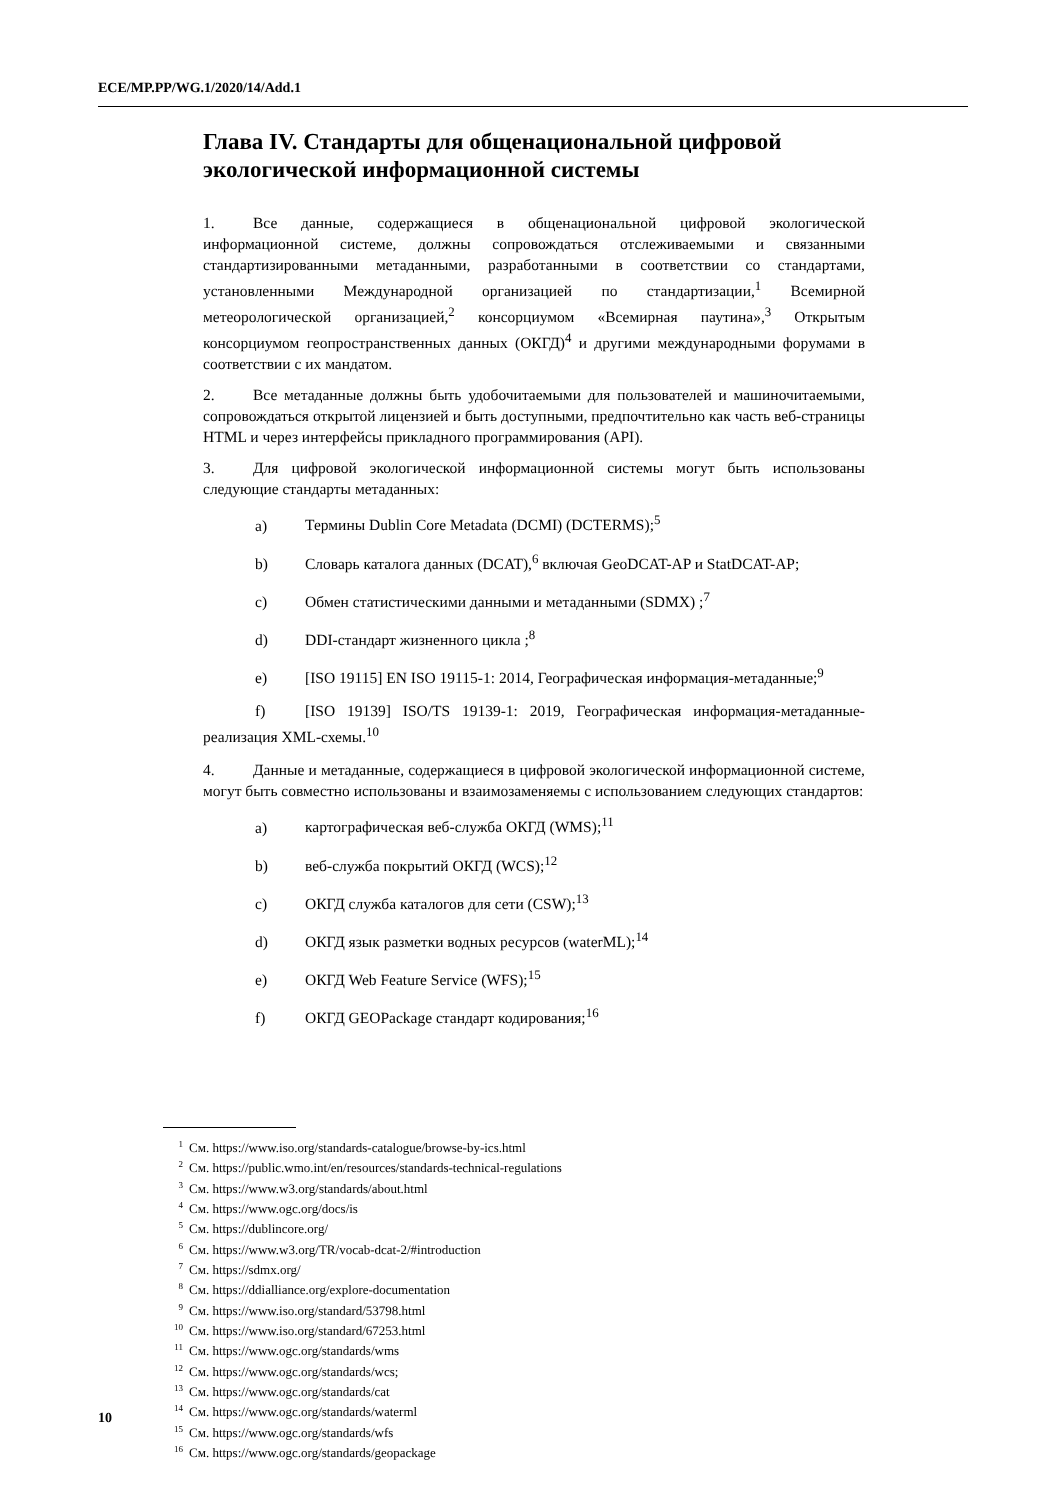ECE/MP.PP/WG.1/2020/14/Add.1
Глава IV. Стандарты для общенациональной цифровой экологической информационной системы
1. Все данные, содержащиеся в общенациональной цифровой экологической информационной системе, должны сопровождаться отслеживаемыми и связанными стандартизированными метаданными, разработанными в соответствии со стандартами, установленными Международной организацией по стандартизации,<sup>1</sup> Всемирной метеорологической организацией,<sup>2</sup> консорциумом «Всемирная паутина»,<sup>3</sup> Открытым консорциумом геопространственных данных (ОКГД)<sup>4</sup> и другими международными форумами в соответствии с их мандатом.
2. Все метаданные должны быть удобочитаемыми для пользователей и машиночитаемыми, сопровождаться открытой лицензией и быть доступными, предпочтительно как часть веб-страницы HTML и через интерфейсы прикладного программирования (API).
3. Для цифровой экологической информационной системы могут быть использованы следующие стандарты метаданных:
a) Термины Dublin Core Metadata (DCMI) (DCTERMS);<sup>5</sup>
b) Словарь каталога данных (DCAT),<sup>6</sup> включая GeoDCAT-AP и StatDCAT-AP;
c) Обмен статистическими данными и метаданными (SDMX) ;<sup>7</sup>
d) DDI-стандарт жизненного цикла ;<sup>8</sup>
e) [ISO 19115] EN ISO 19115-1: 2014, Географическая информация-метаданные;<sup>9</sup>
f) [ISO 19139] ISO/TS 19139-1: 2019, Географическая информация-метаданные-реализация XML-схемы.<sup>10</sup>
4. Данные и метаданные, содержащиеся в цифровой экологической информационной системе, могут быть совместно использованы и взаимозаменяемы с использованием следующих стандартов:
a) картографическая веб-служба ОКГД (WMS);<sup>11</sup>
b) веб-служба покрытий ОКГД (WCS);<sup>12</sup>
c) ОКГД служба каталогов для сети (CSW);<sup>13</sup>
d) ОКГД язык разметки водных ресурсов (waterML);<sup>14</sup>
e) ОКГД Web Feature Service (WFS);<sup>15</sup>
f) ОКГД GEOPackage стандарт кодирования;<sup>16</sup>
<sup>1</sup> См. https://www.iso.org/standards-catalogue/browse-by-ics.html
<sup>2</sup> См. https://public.wmo.int/en/resources/standards-technical-regulations
<sup>3</sup> См. https://www.w3.org/standards/about.html
<sup>4</sup> См. https://www.ogc.org/docs/is
<sup>5</sup> См. https://dublincore.org/
<sup>6</sup> См. https://www.w3.org/TR/vocab-dcat-2/#introduction
<sup>7</sup> См. https://sdmx.org/
<sup>8</sup> См. https://ddialliance.org/explore-documentation
<sup>9</sup> См. https://www.iso.org/standard/53798.html
<sup>10</sup> См. https://www.iso.org/standard/67253.html
<sup>11</sup> См. https://www.ogc.org/standards/wms
<sup>12</sup> См. https://www.ogc.org/standards/wcs;
<sup>13</sup> См. https://www.ogc.org/standards/cat
<sup>14</sup> См. https://www.ogc.org/standards/waterml
<sup>15</sup> См. https://www.ogc.org/standards/wfs
<sup>16</sup> См. https://www.ogc.org/standards/geopackage
10